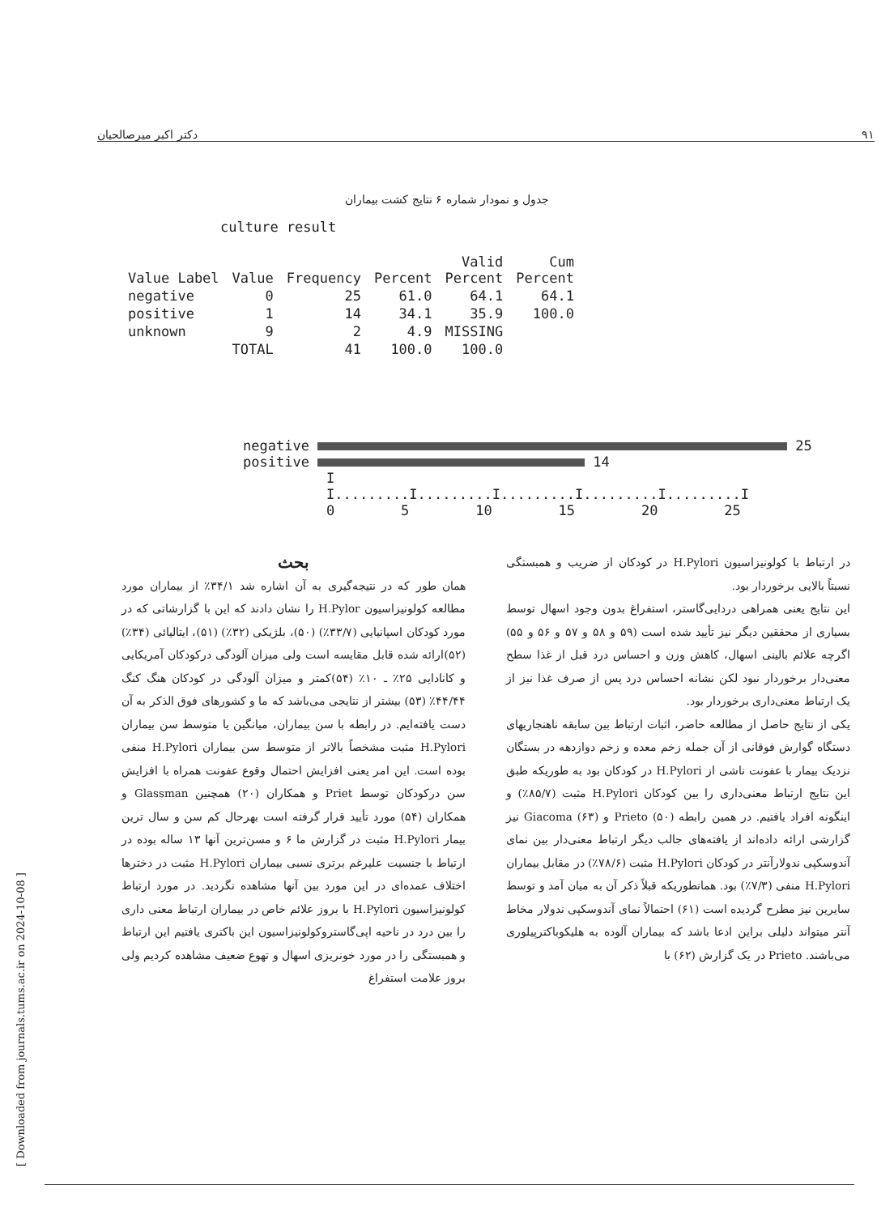۹۱ دکتر اکبر میرصالحیان
جدول و نمودار شماره ۶ نتایج کشت بیماران
culture result
| Value Label | Value | Frequency | Percent | Valid Percent | Cum Percent |
| --- | --- | --- | --- | --- | --- |
| negative | 0 | 25 | 61.0 | 64.1 | 64.1 |
| positive | 1 | 14 | 34.1 | 35.9 | 100.0 |
| unknown | 9 | 2 | 4.9 | MISSING | |
| | TOTAL | 41 | 100.0 | 100.0 | |
negative 25
positive 14
I
I.........I.........I.........I.........I.........I
0 5 10 15 20 25
بحث
همان طور که در نتیجه‌گیری به آن اشاره شد ۳۴/۱٪ از بیماران مورد مطالعه کولونیزاسیون H.Pylor را نشان دادند که این با گزارشاتی که در مورد کودکان اسپانیایی (۳۳/۷٪) (۵۰)، بلژیکی (۳۲٪) (۵۱)، ایتالیائی (۳۴٪)(۵۲)ارائه شده قابل مقایسه است ولی میزان آلودگی درکودکان آمریکایی و کانادایی ۲۵٪ ـ ۱۰٪ (۵۴)کمتر و میزان آلودگی در کودکان هنگ کنگ ۴۴/۴۴٪ (۵۳) بیشتر از نتایجی می‌باشد که ما و کشورهای فوق الذکر به آن دست یافته‌ایم. در رابطه با سن بیماران، میانگین یا متوسط سن بیماران H.Pylori مثبت مشخصاً بالاتر از متوسط سن بیماران H.Pylori منفی بوده است. این امر یعنی افزایش احتمال وقوع عفونت همراه با افزایش سن درکودکان توسط Priet و همکاران (۲۰) همچنین Glassman و همکاران (۵۴) مورد تأیید قرار گرفته است بهرحال کم سن و سال ترین بیمار H.Pylori مثبت در گزارش ما ۶ و مسن‌ترین آنها ۱۳ ساله بوده در ارتباط با جنسیت علیرغم برتری نسبی بیماران H.Pylori مثبت در دخترها اختلاف عمده‌ای در این مورد بین آنها مشاهده نگردید. در مورد ارتباط کولونیزاسیون H.Pylori با بروز علائم خاص در بیماران ارتباط معنی داری را بین درد در ناحیه اپی‌گاستروکولونیزاسیون این باکتری یافتیم این ارتباط و همبستگی را در مورد خونریزی اسهال و تهوع ضعیف مشاهده کردیم ولی بروز علامت استفراغ
در ارتباط با کولونیزاسیون H.Pylori در کودکان از ضریب و همبستگی نسبتاً بالایی برخوردار بود.
این نتایج یعنی همراهی دردایی‌گاستر، استفراغ بدون وجود اسهال توسط بسیاری از محققین دیگر نیز تأیید شده است (۵۹ و ۵۸ و ۵۷ و ۵۶ و ۵۵) اگرچه علائم بالینی اسهال، کاهش وزن و احساس درد قبل از غذا سطح معنی‌دار برخوردار نبود لکن نشانه احساس درد پس از صرف غذا نیز از یک ارتباط معنی‌داری برخوردار بود.
یکی از نتایج حاصل از مطالعه حاضر، اثبات ارتباط بین سابقه ناهنجاریهای دستگاه گوارش فوقانی از آن جمله زخم معده و زخم دوازدهه در بستگان نزدیک بیمار با عفونت ناشی از H.Pylori در کودکان بود به طوریکه طبق این نتایج ارتباط معنی‌داری را بین کودکان H.Pylori مثبت (۸۵/۷٪) و اینگونه افراد یافتیم. در همین رابطه Prieto (۵۰) و Giacoma (۶۳) نیز گزارشی ارائه داده‌اند از یافته‌های جالب دیگر ارتباط معنی‌دار بین نمای آندوسکپی ندولارآنتر در کودکان H.Pylori مثبت (۷۸/۶٪) در مقابل بیماران H.Pylori منفی (۷/۳٪) بود. همانطوریکه قبلاً ذکر آن به میان آمد و توسط سایرین نیز مطرح گردیده است (۶۱) احتمالاً نمای آندوسکپی ندولار مخاط آنتر میتواند دلیلی براین ادعا باشد که بیماران آلوده به هلیکوباکترپیلوری می‌باشند. Prieto در یک گزارش (۶۲) با
[ Downloaded from journals.tums.ac.ir on 2024-10-08 ]